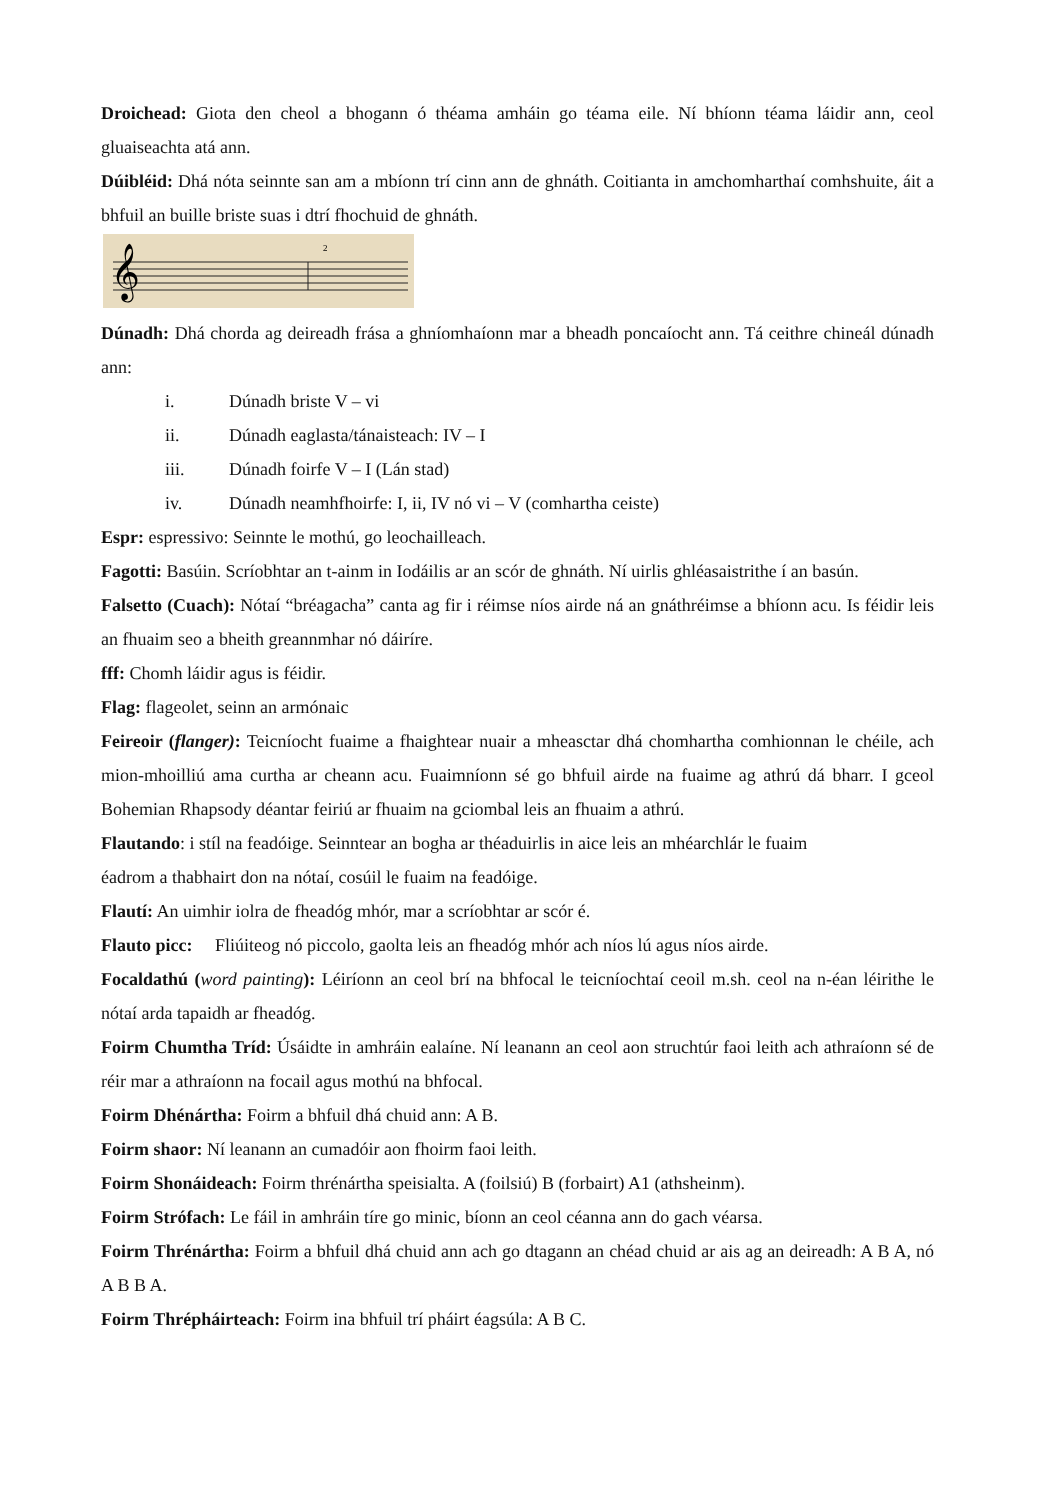Droichead: Giota den cheol a bhogann ó théama amháin go téama eile. Ní bhíonn téama láidir ann, ceol gluaiseachta atá ann.
Dúibléid: Dhá nóta seinnte san am a mbíonn trí cinn ann de ghnáth. Coitianta in amchomharthaí comhshuite, áit a bhfuil an buille briste suas i dtrí fhochuid de ghnáth.
𝄞
2
Dúnadh: Dhá chorda ag deireadh frása a ghníomhaíonn mar a bheadh poncaíocht ann. Tá ceithre chineál dúnadh ann:
i. Dúnadh briste V – vi
ii. Dúnadh eaglasta/tánaisteach: IV – I
iii. Dúnadh foirfe V – I (Lán stad)
iv. Dúnadh neamhfhoirfe: I, ii, IV nó vi – V (comhartha ceiste)
Espr: espressivo: Seinnte le mothú, go leochailleach.
Fagotti: Basúin. Scríobhtar an t-ainm in Iodáilis ar an scór de ghnáth. Ní uirlis ghléasaistrithe í an basún.
Falsetto (Cuach): Nótaí “bréagacha” canta ag fir i réimse níos airde ná an gnáthréimse a bhíonn acu. Is féidir leis an fhuaim seo a bheith greannmhar nó dáiríre.
fff: Chomh láidir agus is féidir.
Flag: flageolet, seinn an armónaic
Feireoir (flanger): Teicníocht fuaime a fhaightear nuair a mheasctar dhá chomhartha comhionnan le chéile, ach mion-mhoilliú ama curtha ar cheann acu. Fuaimníonn sé go bhfuil airde na fuaime ag athrú dá bharr. I gceol Bohemian Rhapsody déantar feiriú ar fhuaim na gciombal leis an fhuaim a athrú.
Flautando: i stíl na feadóige. Seinntear an bogha ar théaduirlis in aice leis an mhéarchlár le fuaim
éadrom a thabhairt don na nótaí, cosúil le fuaim na feadóige.
Flautí: An uimhir iolra de fheadóg mhór, mar a scríobhtar ar scór é.
Flauto picc: Fliúiteog nó piccolo, gaolta leis an fheadóg mhór ach níos lú agus níos airde.
Focaldathú (word painting): Léiríonn an ceol brí na bhfocal le teicníochtaí ceoil m.sh. ceol na n-éan léirithe le nótaí arda tapaidh ar fheadóg.
Foirm Chumtha Tríd: Úsáidte in amhráin ealaíne. Ní leanann an ceol aon struchtúr faoi leith ach athraíonn sé de réir mar a athraíonn na focail agus mothú na bhfocal.
Foirm Dhénártha: Foirm a bhfuil dhá chuid ann: A B.
Foirm shaor: Ní leanann an cumadóir aon fhoirm faoi leith.
Foirm Shonáideach: Foirm thrénártha speisialta. A (foilsiú) B (forbairt) A1 (athsheinm).
Foirm Strófach: Le fáil in amhráin tíre go minic, bíonn an ceol céanna ann do gach véarsa.
Foirm Thrénártha: Foirm a bhfuil dhá chuid ann ach go dtagann an chéad chuid ar ais ag an deireadh: A B A, nó A B B A.
Foirm Thrépháirteach: Foirm ina bhfuil trí pháirt éagsúla: A B C.